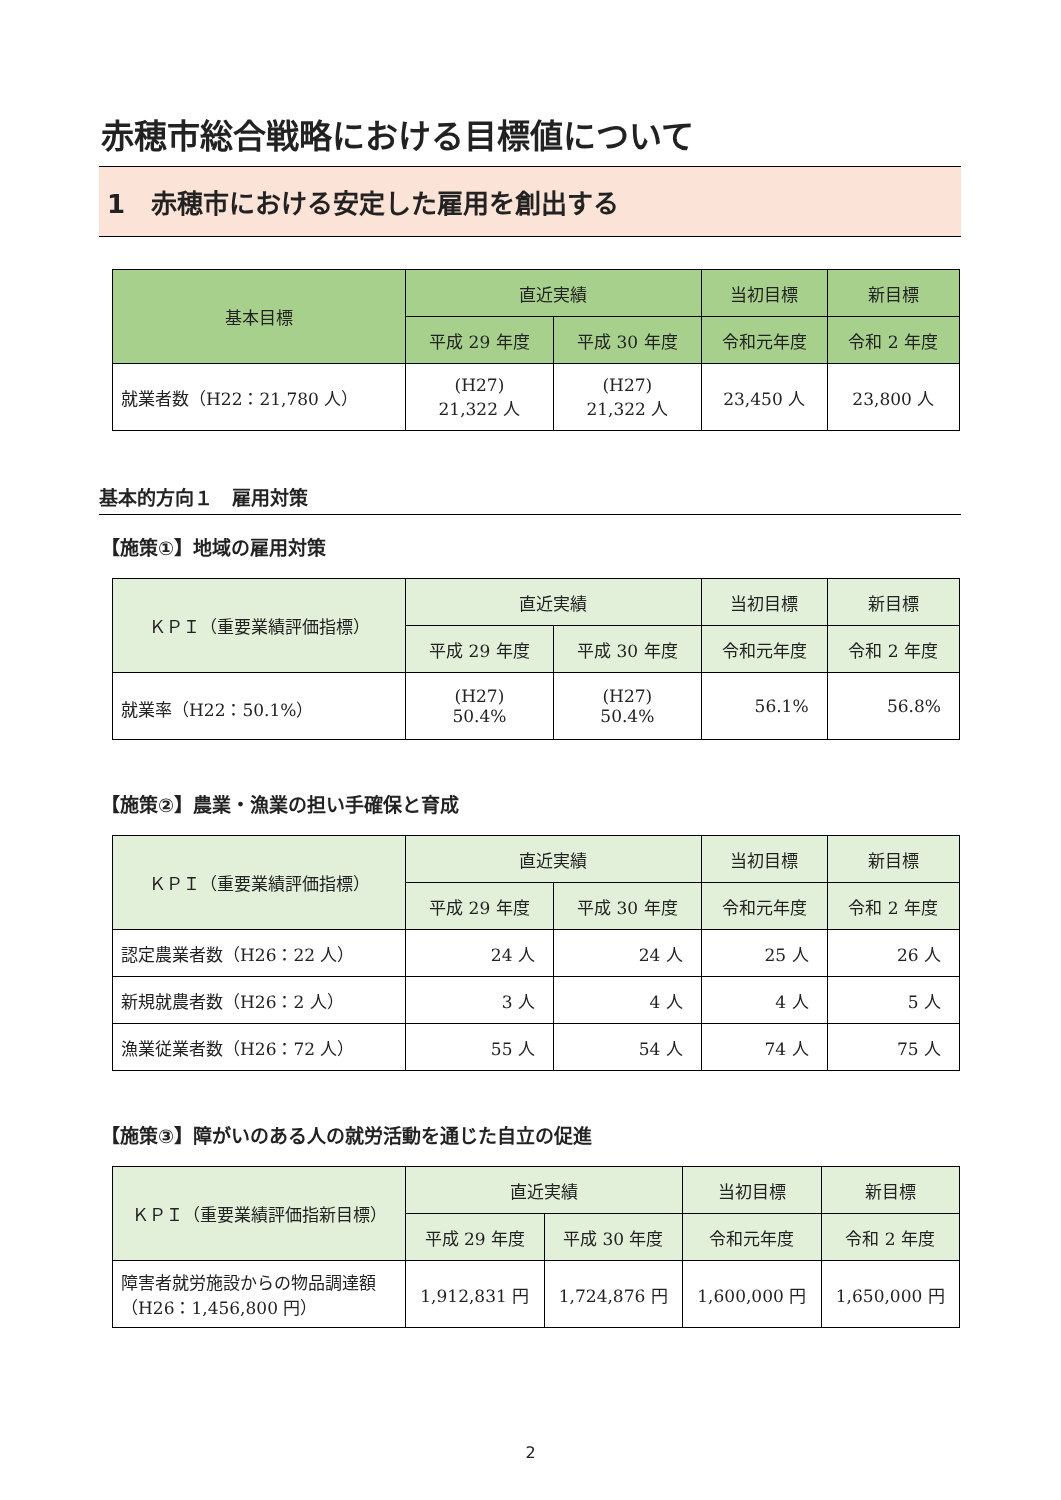赤穂市総合戦略における目標値について
1　赤穂市における安定した雇用を創出する
| 基本目標 | 直近実績 | | 当初目標 | 新目標 |
| --- | --- | --- | --- | --- |
| | 平成 29 年度 | 平成 30 年度 | 令和元年度 | 令和 2 年度 |
| 就業者数（H22：21,780 人） | (H27) 21,322 人 | (H27) 21,322 人 | 23,450 人 | 23,800 人 |
基本的方向１　雇用対策
【施策①】地域の雇用対策
| ＫＰＩ（重要業績評価指標） | 直近実績 | | 当初目標 | 新目標 |
| --- | --- | --- | --- | --- |
| | 平成 29 年度 | 平成 30 年度 | 令和元年度 | 令和 2 年度 |
| 就業率（H22：50.1%） | (H27) 50.4% | (H27) 50.4% | 56.1% | 56.8% |
【施策②】農業・漁業の担い手確保と育成
| ＫＰＩ（重要業績評価指標） | 直近実績 | | 当初目標 | 新目標 |
| --- | --- | --- | --- | --- |
| | 平成 29 年度 | 平成 30 年度 | 令和元年度 | 令和 2 年度 |
| 認定農業者数（H26：22 人） | 24 人 | 24 人 | 25 人 | 26 人 |
| 新規就農者数（H26：2 人） | 3 人 | 4 人 | 4 人 | 5 人 |
| 漁業従業者数（H26：72 人） | 55 人 | 54 人 | 74 人 | 75 人 |
【施策③】障がいのある人の就労活動を通じた自立の促進
| ＫＰＩ（重要業績評価指新目標） | 直近実績 | | 当初目標 | 新目標 |
| --- | --- | --- | --- | --- |
| | 平成 29 年度 | 平成 30 年度 | 令和元年度 | 令和 2 年度 |
| 障害者就労施設からの物品調達額（H26：1,456,800 円） | 1,912,831 円 | 1,724,876 円 | 1,600,000 円 | 1,650,000 円 |
2